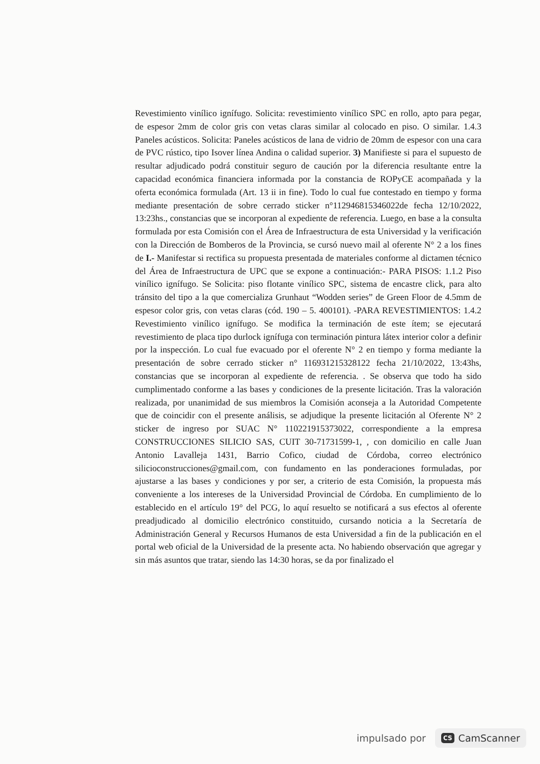Revestimiento vinílico ignífugo. Solicita: revestimiento vinílico SPC en rollo, apto para pegar, de espesor 2mm de color gris con vetas claras similar al colocado en piso. O similar. 1.4.3 Paneles acústicos. Solicita: Paneles acústicos de lana de vidrio de 20mm de espesor con una cara de PVC rústico, tipo Isover línea Andina o calidad superior. 3) Manifieste si para el supuesto de resultar adjudicado podrá constituir seguro de caución por la diferencia resultante entre la capacidad económica financiera informada por la constancia de ROPyCE acompañada y la oferta económica formulada (Art. 13 ii in fine). Todo lo cual fue contestado en tiempo y forma mediante presentación de sobre cerrado sticker n°112946815346022de fecha 12/10/2022, 13:23hs., constancias que se incorporan al expediente de referencia. Luego, en base a la consulta formulada por esta Comisión con el Área de Infraestructura de esta Universidad y la verificación con la Dirección de Bomberos de la Provincia, se cursó nuevo mail al oferente N° 2 a los fines de I.- Manifestar si rectifica su propuesta presentada de materiales conforme al dictamen técnico del Área de Infraestructura de UPC que se expone a continuación:- PARA PISOS: 1.1.2 Piso vinílico ignífugo. Se Solicita: piso flotante vinílico SPC, sistema de encastre click, para alto tránsito del tipo a la que comercializa Grunhaut “Wodden series” de Green Floor de 4.5mm de espesor color gris, con vetas claras (cód. 190 – 5. 400101). -PARA REVESTIMIENTOS: 1.4.2 Revestimiento vinílico ignífugo. Se modifica la terminación de este ítem; se ejecutará revestimiento de placa tipo durlock ignífuga con terminación pintura látex interior color a definir por la inspección. Lo cual fue evacuado por el oferente N° 2 en tiempo y forma mediante la presentación de sobre cerrado sticker n° 116931215328122 fecha 21/10/2022, 13:43hs, constancias que se incorporan al expediente de referencia. . Se observa que todo ha sido cumplimentado conforme a las bases y condiciones de la presente licitación. Tras la valoración realizada, por unanimidad de sus miembros la Comisión aconseja a la Autoridad Competente que de coincidir con el presente análisis, se adjudique la presente licitación al Oferente N° 2 sticker de ingreso por SUAC N° 110221915373022, correspondiente a la empresa CONSTRUCCIONES SILICIO SAS, CUIT 30-71731599-1, , con domicilio en calle Juan Antonio Lavalleja 1431, Barrio Cofico, ciudad de Córdoba, correo electrónico silicioconstrucciones@gmail.com, con fundamento en las ponderaciones formuladas, por ajustarse a las bases y condiciones y por ser, a criterio de esta Comisión, la propuesta más conveniente a los intereses de la Universidad Provincial de Córdoba. En cumplimiento de lo establecido en el artículo 19° del PCG, lo aquí resuelto se notificará a sus efectos al oferente preadjudicado al domicilio electrónico constituido, cursando noticia a la Secretaría de Administración General y Recursos Humanos de esta Universidad a fin de la publicación en el portal web oficial de la Universidad de la presente acta. No habiendo observación que agregar y sin más asuntos que tratar, siendo las 14:30 horas, se da por finalizado el
impulsado por CS CamScanner